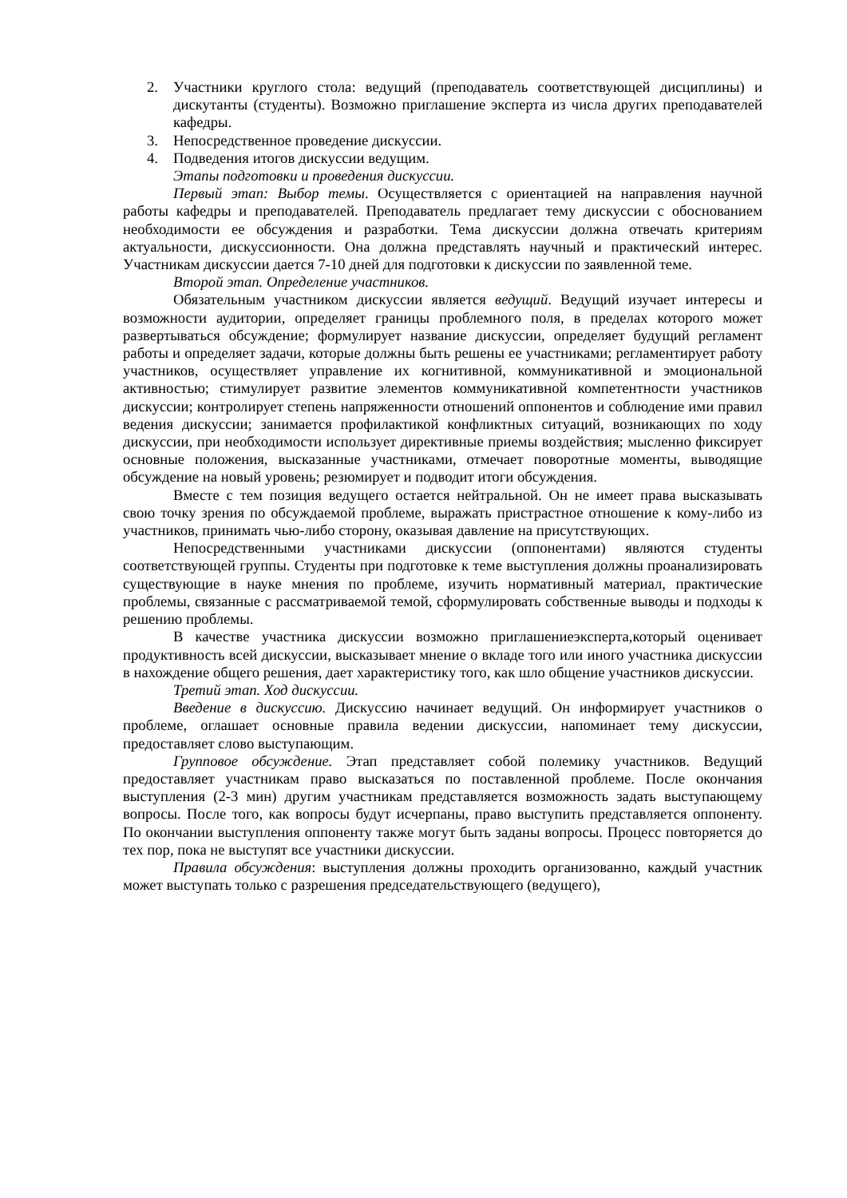2. Участники круглого стола: ведущий (преподаватель соответствующей дисциплины) и дискутанты (студенты). Возможно приглашение эксперта из числа других преподавателей кафедры.
3. Непосредственное проведение дискуссии.
4. Подведения итогов дискуссии ведущим.
Этапы подготовки и проведения дискуссии.
Первый этап: Выбор темы. Осуществляется с ориентацией на направления научной работы кафедры и преподавателей. Преподаватель предлагает тему дискуссии с обоснованием необходимости ее обсуждения и разработки. Тема дискуссии должна отвечать критериям актуальности, дискуссионности. Она должна представлять научный и практический интерес. Участникам дискуссии дается 7-10 дней для подготовки к дискуссии по заявленной теме.
Второй этап. Определение участников.
Обязательным участником дискуссии является ведущий. Ведущий изучает интересы и возможности аудитории, определяет границы проблемного поля, в пределах которого может развертываться обсуждение; формулирует название дискуссии, определяет будущий регламент работы и определяет задачи, которые должны быть решены ее участниками; регламентирует работу участников, осуществляет управление их когнитивной, коммуникативной и эмоциональной активностью; стимулирует развитие элементов коммуникативной компетентности участников дискуссии; контролирует степень напряженности отношений оппонентов и соблюдение ими правил ведения дискуссии; занимается профилактикой конфликтных ситуаций, возникающих по ходу дискуссии, при необходимости использует директивные приемы воздействия; мысленно фиксирует основные положения, высказанные участниками, отмечает поворотные моменты, выводящие обсуждение на новый уровень; резюмирует и подводит итоги обсуждения.
Вместе с тем позиция ведущего остается нейтральной. Он не имеет права высказывать свою точку зрения по обсуждаемой проблеме, выражать пристрастное отношение к кому-либо из участников, принимать чью-либо сторону, оказывая давление на присутствующих.
Непосредственными участниками дискуссии (оппонентами) являются студенты соответствующей группы. Студенты при подготовке к теме выступления должны проанализировать существующие в науке мнения по проблеме, изучить нормативный материал, практические проблемы, связанные с рассматриваемой темой, сформулировать собственные выводы и подходы к решению проблемы.
В качестве участника дискуссии возможно приглашениеэксперта,который оценивает продуктивность всей дискуссии, высказывает мнение о вкладе того или иного участника дискуссии в нахождение общего решения, дает характеристику того, как шло общение участников дискуссии.
Третий этап. Ход дискуссии.
Введение в дискуссию. Дискуссию начинает ведущий. Он информирует участников о проблеме, оглашает основные правила ведении дискуссии, напоминает тему дискуссии, предоставляет слово выступающим.
Групповое обсуждение. Этап представляет собой полемику участников. Ведущий предоставляет участникам право высказаться по поставленной проблеме. После окончания выступления (2-3 мин) другим участникам представляется возможность задать выступающему вопросы. После того, как вопросы будут исчерпаны, право выступить представляется оппоненту. По окончании выступления оппоненту также могут быть заданы вопросы. Процесс повторяется до тех пор, пока не выступят все участники дискуссии.
Правила обсуждения: выступления должны проходить организованно, каждый участник может выступать только с разрешения председательствующего (ведущего),